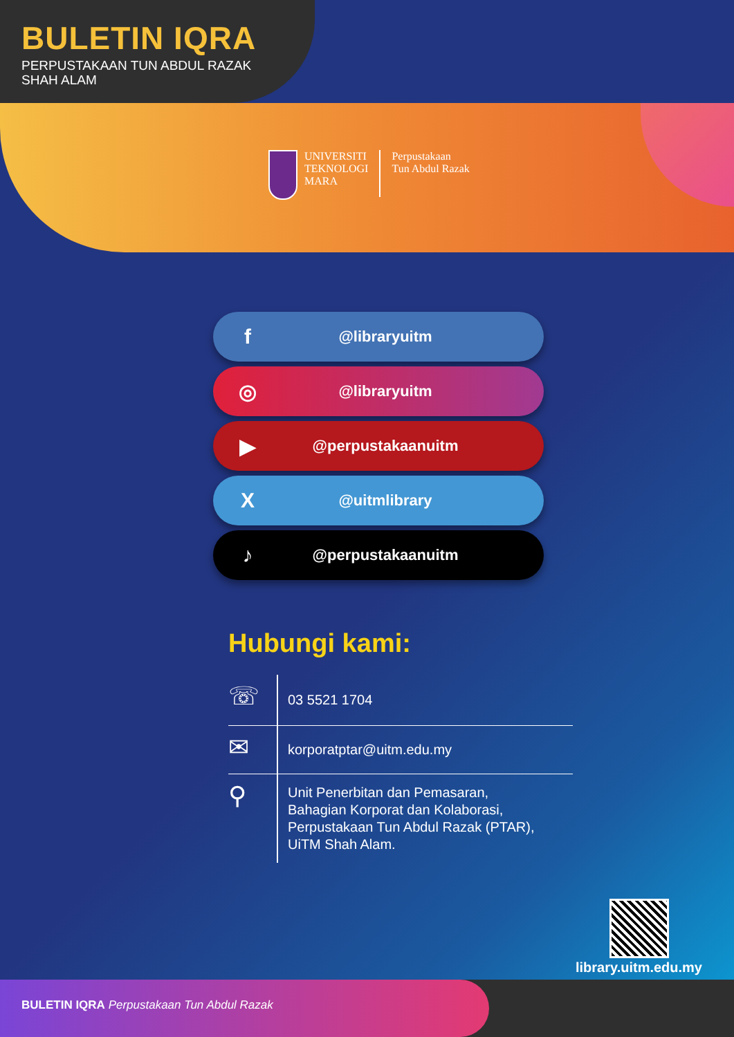BULETIN IQRA
PERPUSTAKAAN TUN ABDUL RAZAK
SHAH ALAM
UNIVERSITI
TEKNOLOGI
MARA
Perpustakaan
Tun Abdul Razak
f @libraryuitm
◎ @libraryuitm
▶ @perpustakaanuitm
X @uitmlibrary
♪ @perpustakaanuitm
Hubungi kami:
☏
03 5521 1704
✉
korporatptar@uitm.edu.my
⚲
Unit Penerbitan dan Pemasaran,
Bahagian Korporat dan Kolaborasi,
Perpustakaan Tun Abdul Razak (PTAR),
UiTM Shah Alam.
library.uitm.edu.my
BULETIN IQRA Perpustakaan Tun Abdul Razak